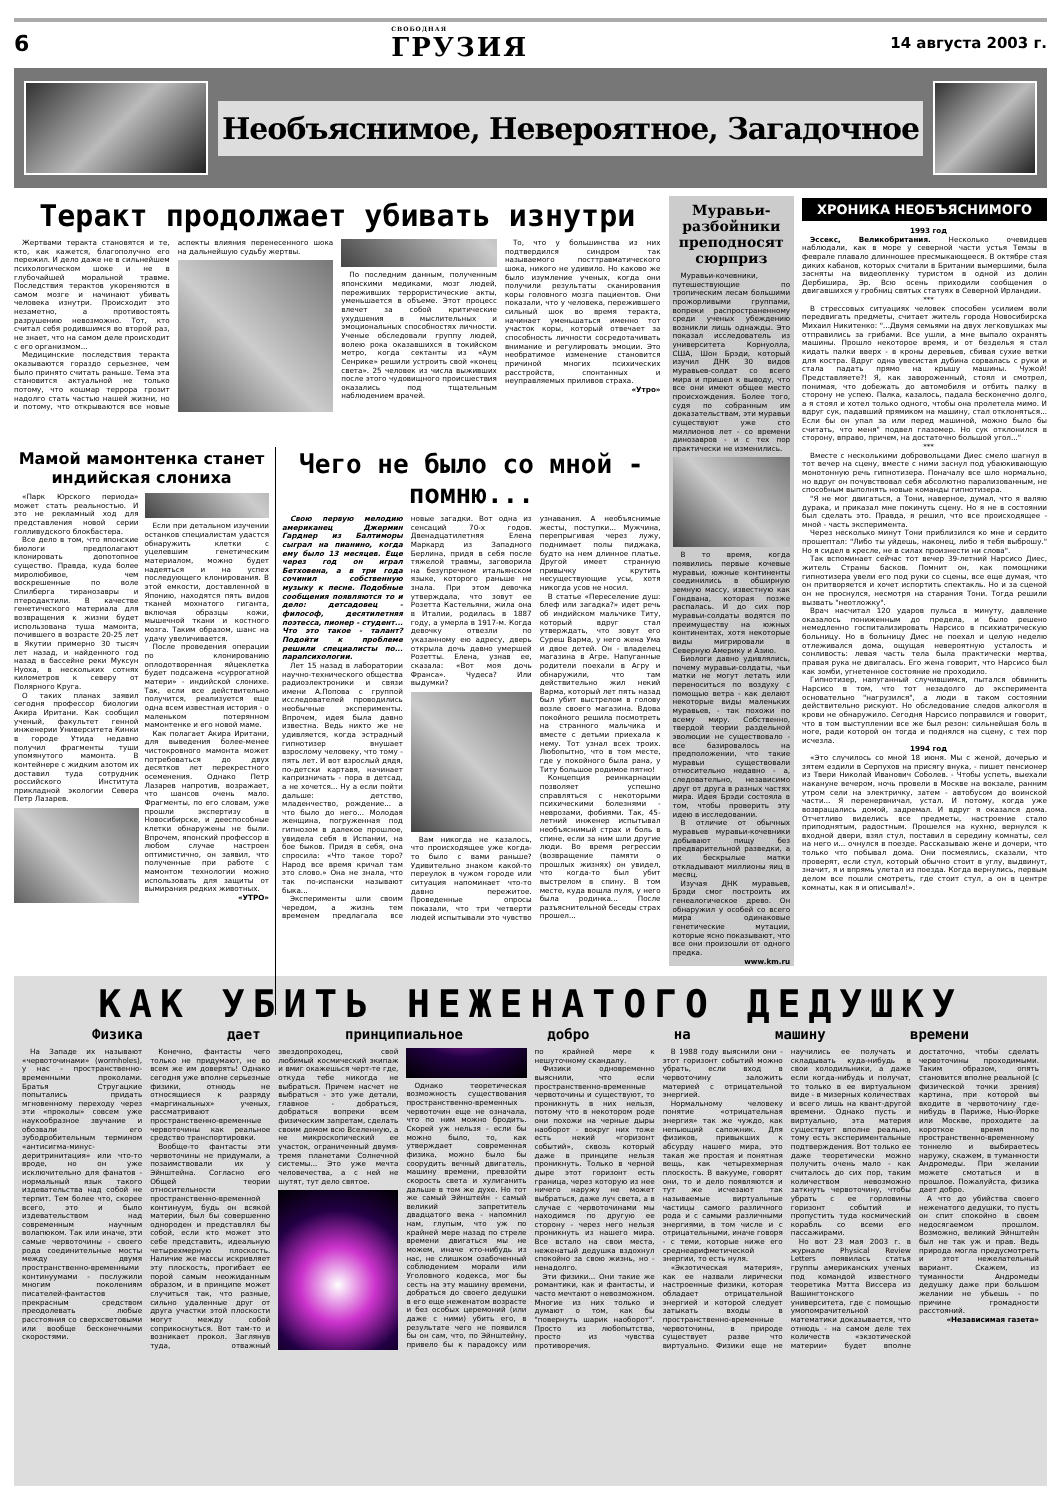6 СВОБОДНАЯ
ГРУЗИЯ 14 августа 2003 г.
Необъяснимое, Невероятное, Загадочное
Теракт продолжает убивать изнутри
Жертвами теракта становятся и те, кто, как кажется, благополучно его пережил. И дело даже не в сильнейшем психологическом шоке и не в глубочайшей моральной травме. Последствия терактов укореняются в самом мозге и начинают убивать человека изнутри. Происходит это незаметно, а противостоять разрушению невозможно. Тот, кто считал себя родившимся во второй раз, не знает, что на самом деле происходит с его организмом...
Медицинские последствия теракта оказываются гораздо серьезнее, чем было принято считать раньше. Тема эта становится актуальной не только потому, что кошмар террора грозит надолго стать частью нашей жизни, но и потому, что открываются все новые аспекты влияния перенесенного шока на дальнейшую судьбу жертвы.
По последним данным, полученным японскими медиками, мозг людей, переживших террористические акты, уменьшается в объеме. Этот процесс влечет за собой критические ухудшения в мыслительных и эмоциональных способностях личности. Ученые обследовали группу людей, волею рока оказавшихся в токийском метро, когда сектанты из «Аум Сенрике» решили устроить свой «конец света». 25 человек из числа выживших после этого чудовищного происшествия оказались под тщательным наблюдением врачей.
То, что у большинства из них подтвердился синдром так называемого посттравматического шока, никого не удивило. Но каково же было изумление ученых, когда они получили результаты сканирования коры головного мозга пациентов. Они показали, что у человека, пережившего сильный шок во время теракта, начинает уменьшаться именно тот участок коры, который отвечает за способность личности сосредотачивать внимание и регулировать эмоции. Это необратимое изменение становится причиной многих психических расстройств, спонтанных и неуправляемых приливов страха.
«Утро»
Мамой мамонтенка станет индийская слониха
«Парк Юрского периода» может стать реальностью. И это не рекламный ход для представления новой серии голливудского блокбастера.
Все дело в том, что японские биологи предполагают клонировать допотопное существо. Правда, куда более миролюбивое, чем воскрешенные по воле Спилберга тиранозавры и птеродактили. В качестве генетического материала для возвращения к жизни будет использована туша мамонта, почившего в возрасте 20-25 лет в Якутии примерно 30 тысяч лет назад, и найденного год назад в бассейне реки Муксун Нуоха, в нескольких сотнях километров к северу от Полярного Круга.
О таких планах заявил сегодня профессор биологии Акира Иритани. Как сообщил ученый, факультет генной инженерии Университета Кинки в городе Утида недавно получил фрагменты туши упомянутого мамонта. В контейнере с жидким азотом их доставил туда сотрудник российского Института прикладной экологии Севера Петр Лазарев.
Если при детальном изучении останков специалистам удастся обнаружить клетки с уцелевшим генетическим материалом, можно будет надеяться и на успех последующего клонирования. В этой емкости, доставленной в Японию, находятся пять видов тканей мохнатого гиганта, включая образцы кожи, мышечной ткани и костного мозга. Таким образом, шанс на удачу увеличивается.
После проведения операции по клонированию оплодотворенная яйцеклетка будет подсажена «суррогатной матери» - индийской слонихе. Так, если все действительно получится, реализуется еще одна всем известная история - о маленьком потерянном мамонтенке и его новой маме.
Как полагает Акира Иритани, для выведения более-менее чистокровного мамонта может потребоваться до двух десятков лет перекрестного осеменения. Однако Петр Лазарев напротив, возражает, что шансов очень мало. Фрагменты, по его словам, уже прошли экспертизу в Новосибирске, и дееспособные клетки обнаружены не были. Впрочем, японский профессор в любом случае настроен оптимистично, он заявил, что полученные при работе с мамонтом технологии можно использовать для защиты от вымирания редких животных.
«УТРО»
Чего не было со мной - помню...
Свою первую мелодию американец Джермин Гарднер из Балтиморы сыграл на пианино, когда ему было 13 месяцев. Еще через год он играл Бетховена, а в три года сочинил собственную музыку к песне. Подобные сообщения появляются то и дело: детсадовец - философ, десятилетняя поэтесса, пионер - студент... Что это такое - талант? Подойти к проблеме решили специалисты по... парапсихологии.
Лет 15 назад в лаборатории научно-технического общества радиоэлектроники и связи имени А.Попова с группой исследователей проводились необычные эксперименты. Впрочем, идея была давно известна. Ведь никто же не удивляется, когда эстрадный гипнотизер внушает взрослому человеку, что тому - пять лет. И вот взрослый дядя, по-детски картавя, начинает капризничать - пора в детсад, а не хочется... Ну а если пойти дальше: детство, младенчество, рождение... а что было до него... Молодая женщина, погруженная под гипнозом в далекое прошлое, увидела себя в Испании, на бое быков. Придя в себя, она спросила: «Что такое торо? Народ все время кричал там это слово.» Она не знала, что так по-испански называют быка...
Эксперименты шли своим чередом, а жизнь тем временем предлагала все новые загадки. Вот одна из сенсаций 70-х годов. Двенадцатилетняя Елена Маркард из Западного Берлина, придя в себя после тяжелой травмы, заговорила на безупречном итальянском языке, которого раньше не знала. При этом девочка утверждала, что зовут ее Розетта Кастельяни, жила она в Италии, родилась в 1887 году, а умерла в 1917-м. Когда девочку отвезли по указанному ею адресу, дверь открыла дочь давно умершей Розетты. Елена, узнав ее, сказала: «Вот моя дочь Франса». Чудеса? Или выдумки?
Вам никогда не казалось, что происходящее уже когда-то было с вами раньше? Удивительно знаком какой-то переулок в чужом городе или ситуация напоминает что-то давно пережитое. Проведенные опросы показали, что три четверти людей испытывали это чувство узнавания. А необъяснимые жесты, поступки... Мужчина, перепрыгивая через лужу, поднимает полы пиджака, будто на нем длинное платье. Другой имеет странную привычку крутить несуществующие усы, хотя никогда усов не носил.
В статье «Переселение душ: блеф или загадка?» идет речь об индийском мальчике Титу, который вдруг стал утверждать, что зовут его Суреш Варма, у него жена Ума и двое детей. Он - владелец магазина в Агре. Напуганные родители поехали в Агру и обнаружили, что там действительно жил некий Варма, который лет пять назад был убит выстрелом в голову возле своего магазина. Вдова покойного решила посмотреть на странного мальчика и вместе с детьми приехала к нему. Тот узнал всех троих. Любопытно, что в том месте, где у покойного была рана, у Титу большое родимое пятно!
Концепция реинкарнации позволяет успешно справляться с некоторыми психическими болезнями - неврозами, фобиями. Так, 45-летний инженер испытывал необъяснимый страх и боль в спине, если за ним шли другие люди. Во время регрессии (возвращение памяти о прошлых жизнях) он увидел, что когда-то был убит выстрелом в спину. В том месте, куда вошла пуля, у него была родинка... После разъяснительной беседы страх прошел...
Муравьи-разбойники преподносят сюрприз
Муравьи-кочевники, путешествующие по тропическим лесам большими прожорливыми группами, вопреки распространенному среди ученых убеждению возникли лишь однажды. Это показал исследователь из университета Корнуолла, США, Шон Брэди, который изучил ДНК 30 видов муравьев-солдат со всего мира и пришел к выводу, что все они имеют общее место происхождения. Более того, судя по собранным им доказательствам, эти муравьи существуют уже сто миллионов лет - со времени динозавров - и с тех пор практически не изменились.
В то время, когда появились первые кочевые муравьи, южные континенты соединились в обширную земную массу, известную как Гондвана, которая позже распалась. И до сих пор муравьи-солдаты водятся по преимуществу на южных континентах, хотя некоторые виды мигрировали в Северную Америку и Азию.
Биологи давно удивлялись, почему муравьи-солдаты, чьи матки не могут летать или переноситься по воздуху с помощью ветра - как делают некоторые виды маленьких муравьев, - так похожи по всему миру. Собственно, твердой теории раздельной эволюции не существовало - все базировалось на предположении, что такие муравьи существовали относительно недавно - а, следовательно, независимо друг от друга в разных частях мира. Идея Брэди состояла в том, чтобы проверить эту идею в исследовании.
В отличие от обычных муравьев муравьи-кочевники добывают пищу без предварительной разведки, а их бескрылые матки откладывают миллионы яиц в месяц.
Изучая ДНК муравьев, Брэди смог построить их генеалогическое древо. Он обнаружил у особей со всего мира одинаковые генетические мутации, которые ясно показывают, что все они произошли от одного предка.
www.km.ru
ХРОНИКА НЕОБЪЯСНИМОГО
1993 год
Эссекс, Великобритания. Несколько очевидцев наблюдали, как в море у северной части устья Темзы в феврале плавало длинношее пресмыкающееся. В октябре стая диких кабанов, которых считали в Британии вымершими, была засняты на видеопленку туристом в одной из долин Дербишира, Эр. Всю осень приходили сообщения о двигавшихся у гробниц святых статуях в Северной Ирландии.
***
В стрессовых ситуациях человек способен усилием воли передвигать предметы, считает житель города Новосибирска Михаил Никитенко: "...Двумя семьями на двух легковушках мы отправились за грибами. Все ушли, а мне выпало охранять машины. Прошло некоторое время, и от безделья я стал кидать палки вверх - в кроны деревьев, сбивая сухие ветки для костра. Вдруг одна увесистая дубина сорвалась с руки и стала падать прямо на крышу машины. Чужой! Представляете?! Я, как завороженный, стоял и смотрел, понимая, что добежать до автомобиля и отбить палку в сторону не успею. Палка, казалось, падала бесконечно долго, а я стоял и хотел только одного, чтобы она пролетела мимо. И вдруг сук, падавший прямиком на машину, стал отклоняться... Если бы он упал за или перед машиной, можно было бы считать, что меня" подвел глазомер. Но сук отклонился в сторону, вправо, причем, на достаточно большой угол..."
***
Вместе с несколькими добровольцами Диес смело шагнул в тот вечер на сцену, вместе с ними заснул под убаюкивающую монотонную речь гипнотизера. Поначалу все шло нормально, но вдруг он почувствовал себя абсолютно парализованным, не способным выполнять новые команды гипнотизера.
"Я не мог двигаться, а Тони, наверное, думал, что я валяю дурака, и приказал мне покинуть сцену. Но я не в состоянии был сделать это. Правда, я решил, что все происходящее - мной - часть эксперимента.
Через несколько минут Тони приблизился ко мне и сердито прошептал: "Либо ты уйдешь, наконец, либо я тебя выброшу." Но я сидел в кресле, не в силах произнести ни слова".
Так вспоминает сейчас тот вечер 39-летний Нарсисо Диес, житель Страны басков. Помнит он, как помощники гипнотизера увели его под руки со сцены, все еще думая, что он притворяется и хочет испортить спектакль. Но и за сценой он не проснулся, несмотря на старания Тони. Тогда решили вызвать "неотложку".
Врач насчитал 120 ударов пульса в минуту, давление оказалось пониженным до предела, и было решено немедленно госпитализировать Нарсисо в психиатрическую больницу. Но в больницу Диес не поехал и целую неделю отлеживался дома, ощущая невероятную усталость и сонливость: левая часть тела была практически мертва, правая рука не двигалась. Его жена говорит, что Нарсисо был как зомби, угнетенное состояние не проходило.
Гипнотизер, напуганный случившимся, пытался обвинить Нарсисо в том, что тот незадолго до эксперимента основательно "нагрузился", а люди в таком состоянии действительно рискуют. Но обследование следов алкоголя в крови не обнаружило. Сегодня Нарсисо поправился и говорит, что в том выступлении все же был резон: сильнейшая боль в ноге, ради которой он тогда и поднялся на сцену, с тех пор исчезла.
1994 год
«Это случилось со мной 18 июня. Мы с женой, дочерью и зятем ездили в Серпухов на присягу внука, - пишет пенсионер из Твери Николай Иванович Соболев. - Чтобы успеть, выехали накануне вечером, ночь провели в Москве на вокзале, ранним утром сели на электричку, затем - автобусом до воинской части... Я перенервничал, устал. И потому, когда уже возвращались домой, задремал. И вдруг я оказался дома. Отчетливо виделись все предметы, настроение стало приподнятым, радостным. Прошелся на кухню, вернулся к входной двери, взял стул, поставил в середину комнаты, сел на него и... очнулся в поезде. Рассказываю жене и дочери, что только что побывал дома. Они посмеялись, сказали, что проверят, если стул, который обычно стоит в углу, выдвинут, значит, я и впрямь улетал из поезда. Когда вернулись, первым делом все пошли смотреть, где стоит стул, а он в центре комнаты, как я и описывал!».
КАК УБИТЬ НЕЖЕНАТОГО ДЕДУШКУ
Физика дает принципиальное добро на машину времени
На Западе их называют «червоточинами» (wormholes), у нас - пространственно-временными проколами. Братья Стругацкие попытались придать мгновенному переходу через эти «проколы» совсем уже наукообразное звучание и обозвали его зубодробительным термином «антисигма-минус-деритринитация» или что-то вроде, но он уже исключительно для фанатов - нормальный язык такого издевательства над собой не терпит. Тем более что, скорее всего, это и было издевательством над современным научным волапюком. Так или иначе, эти самые червоточины - своего рода соединительные мосты между двумя пространственно-временными континуумами - послужили многим поколениям писателей-фантастов прекрасным средством преодолевать любые расстояния со сверхсветовыми или вообще бесконечными скоростями.
Конечно, фантасты чего только не придумают, не во всем же им доверять! Однако сегодня уже вполне серьезные физики, отнюдь не относящиеся к разряду «маргинальных» ученых, рассматривают пространственно-временные червоточины как реальное средство транспортировки.
Вообще-то фантасты эти червоточины не придумали, а позаимствовали их у Эйнштейна. Согласно его Общей теории относительности пространственно-временной континуум, будь он всякой материи, был бы совершенно однороден и представлял бы собой, если кто может это себе представить, идеальную четырехмерную плоскость. Наличие же массы искривляет эту плоскость, прогибает ее порой самым неожиданным образом, и в принципе может случиться так, что разные, сильно удаленные друг от друга участки этой плоскости могут между собой соприкоснуться. Вот там-то и возникает прокол. Заглянув туда, отважный звездопроходец, свой любимый космический экипаж и вмиг окажешься черт-те где, откуда тебе никогда не выбраться. Причем насчет не выбраться - это уже детали, главное - добраться, добраться вопреки всем физическим запретам, сделать своим домом всю Вселенную, а не микроскопический ее участок, ограниченный двумя-тремя планетами Солнечной системы... Это уже мечта человечества, а с ней не шутят, тут дело святое.
Однако теоретическая возможность существования пространственно-временных червоточин еще не означала, что по ним можно бродить. Скорей уж нельзя - если бы можно было, то, как утверждает современная физика, можно было бы соорудить вечный двигатель, машину времени, превзойти скорость света и хулиганить дальше в том же духе. Но тот же самый Эйнштейн - самый великий запретитель двадцатого века - напомнил нам, глупым, что уж по крайней мере назад по стреле времени двигаться мы не можем, иначе кто-нибудь из нас, не слишком озабоченный соблюдением морали или Уголовного кодекса, мог бы сесть на эту машину времени, добраться до своего дедушки в его еще неженатом возрасте и без особых церемоний (или даже с ними) убить его, в результате чего не появился бы он сам, что, по Эйнштейну, привело бы к парадоксу или по крайней мере к нешуточному скандалу.
Физики одновременно выяснили, что если пространственно-временные червоточины и существуют, то проникнуть в них нельзя, потому что в некотором роде они похожи на черные дыры наоборот - вокруг них тоже есть некий «горизонт событий», сквозь который даже в принципе нельзя проникнуть. Только в черной дыре этот горизонт есть граница, через которую из нее ничего наружу не может выбраться, даже луч света, а в случае с червоточинами мы находимся по другую ее сторону - через него нельзя проникнуть из нашего мира. Все встало на свои места, неженатый дедушка вздохнул спокойно за свою жизнь, но - ненадолго.
Эти физики... Они такие же романтики, как и фантасты, и часто мечтают о невозможном. Многие из них только и думают о том, как бы "повернуть шарик наоборот". Просто из любопытства, просто из чувства противоречия.
В 1988 году выяснили они - этот горизонт событий можно убрать, если вход в червоточину заложить материей с отрицательной энергией.
Нормальному человеку понятие «отрицательная энергия» так же чуждо, как непьющий сапожник. Для физиков, привыкших к абсурду нашего мира, это такая же простая и понятная вещь, как четырехмерная плоскость. В вакууме, говорят они, то и дело появляются и тут же исчезают так называемые виртуальные частицы самого различного рода и с самыми различными энергиями, в том числе и с отрицательными, иначе говоря - с теми, которые ниже его среднеарифметической энергии, то есть нуля.
«Экзотическая материя», как ее назвали лирически настроенные физики, которая обладает отрицательной энергией и которой следует затыкать входы в пространственно-временные червоточины, в природе существует разве что виртуально. Физики еще не научились ее получать и складывать куда-нибудь в свои холодильники, а даже если когда-нибудь и получат, то только в ее виртуальном виде - в мизерных количествах и всего лишь на квант-другой времени. Однако пусть и виртуально, эта материя существует вполне реально, тому есть экспериментальные подтверждения. Вот только ее даже теоретически можно получить очень мало - как считалось до сих пор, таким количеством невозможно заткнуть червоточину, чтобы убрать с ее горловины горизонт событий и пропустить туда космический корабль со всеми его пассажирами.
Но вот 23 мая 2003 г. в журнале Physical Review Letters появилась статья группы американских ученых под командой известного теоретика Мэтта Виссера из Вашингтонского университета, где с помощью умопомрачительной математики доказывается, что отнюдь - на самом деле тех количеств «экзотической материи» будет вполне достаточно, чтобы сделать червоточины проходимыми. Таким образом, опять становится вполне реальной (с физической точки зрения) картина, при которой вы входите в червоточину где-нибудь в Париже, Нью-Йорке или Москве, проходите за короткое время по пространственно-временному тоннелю и выбираетесь наружу, скажем, в туманности Андромеды. При желании можете смотаться и в прошлое. Пожалуйста, физика дает добро.
А что до убийства своего неженатого дедушки, то пусть он спит спокойно в своем недосягаемом прошлом. Возможно, великий Эйнштейн был не так уж и прав. Ведь природа могла предусмотреть и этот нежелательный вариант. Скажем, из туманности Андромеды дедушку даже при большом желании не убьешь - по причине громадности расстояний.
«Независимая газета»